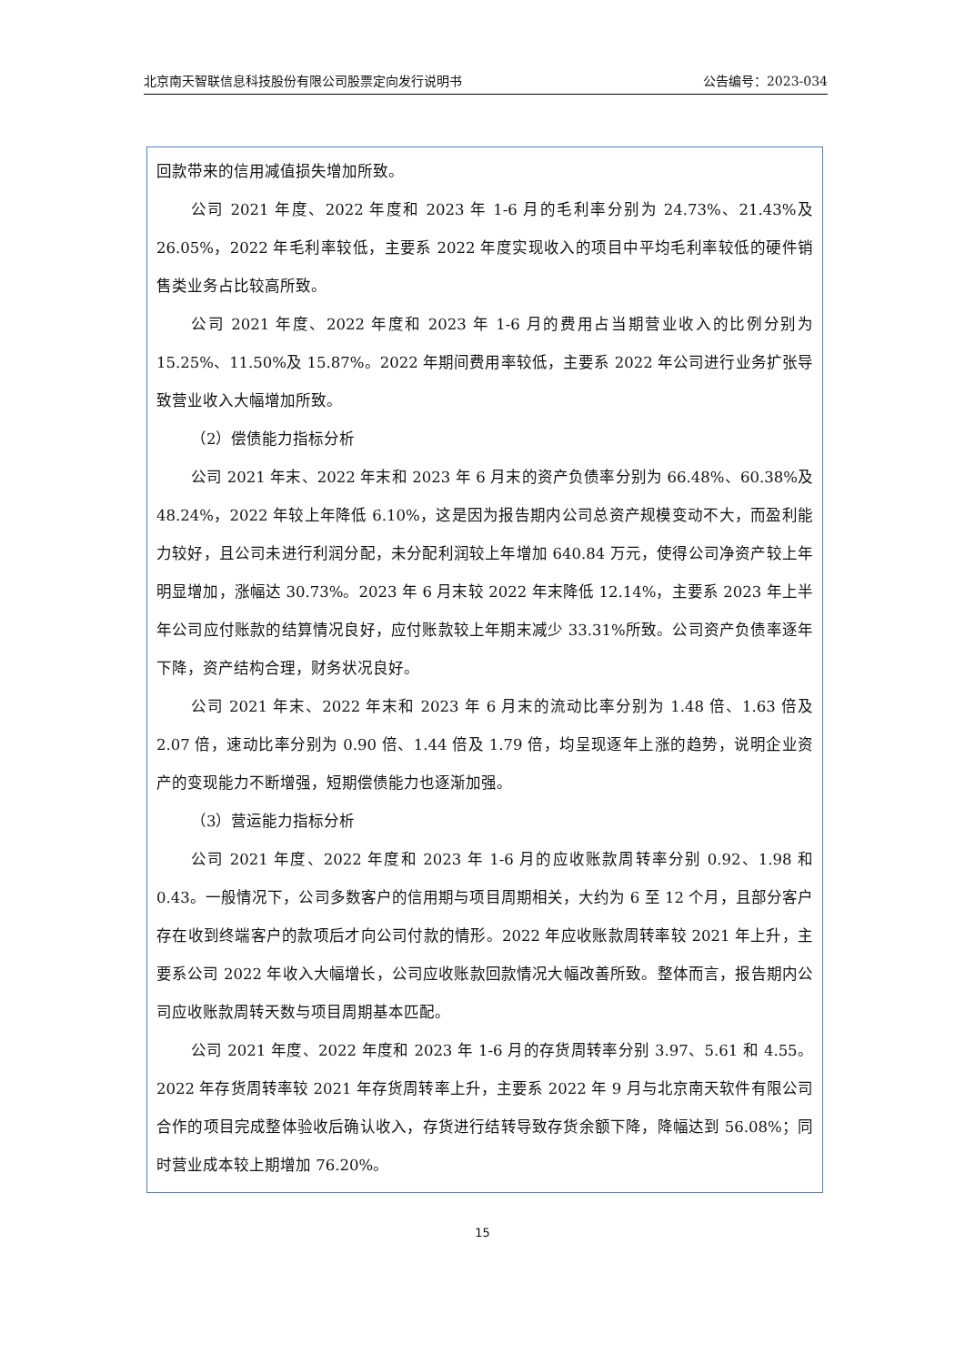北京南天智联信息科技股份有限公司股票定向发行说明书 公告编号：2023-034
回款带来的信用减值损失增加所致。
公司 2021 年度、2022 年度和 2023 年 1-6 月的毛利率分别为 24.73%、21.43%及 26.05%，2022 年毛利率较低，主要系 2022 年度实现收入的项目中平均毛利率较低的硬件销售类业务占比较高所致。
公司 2021 年度、2022 年度和 2023 年 1-6 月的费用占当期营业收入的比例分别为 15.25%、11.50%及 15.87%。2022 年期间费用率较低，主要系 2022 年公司进行业务扩张导致营业收入大幅增加所致。
（2）偿债能力指标分析
公司 2021 年末、2022 年末和 2023 年 6 月末的资产负债率分别为 66.48%、60.38%及 48.24%，2022 年较上年降低 6.10%，这是因为报告期内公司总资产规模变动不大，而盈利能力较好，且公司未进行利润分配，未分配利润较上年增加 640.84 万元，使得公司净资产较上年明显增加，涨幅达 30.73%。2023 年 6 月末较 2022 年末降低 12.14%，主要系 2023 年上半年公司应付账款的结算情况良好，应付账款较上年期末减少 33.31%所致。公司资产负债率逐年下降，资产结构合理，财务状况良好。
公司 2021 年末、2022 年末和 2023 年 6 月末的流动比率分别为 1.48 倍、1.63 倍及 2.07 倍，速动比率分别为 0.90 倍、1.44 倍及 1.79 倍，均呈现逐年上涨的趋势，说明企业资产的变现能力不断增强，短期偿债能力也逐渐加强。
（3）营运能力指标分析
公司 2021 年度、2022 年度和 2023 年 1-6 月的应收账款周转率分别 0.92、1.98 和 0.43。一般情况下，公司多数客户的信用期与项目周期相关，大约为 6 至 12 个月，且部分客户存在收到终端客户的款项后才向公司付款的情形。2022 年应收账款周转率较 2021 年上升，主要系公司 2022 年收入大幅增长，公司应收账款回款情况大幅改善所致。整体而言，报告期内公司应收账款周转天数与项目周期基本匹配。
公司 2021 年度、2022 年度和 2023 年 1-6 月的存货周转率分别 3.97、5.61 和 4.55。2022 年存货周转率较 2021 年存货周转率上升，主要系 2022 年 9 月与北京南天软件有限公司合作的项目完成整体验收后确认收入，存货进行结转导致存货余额下降，降幅达到 56.08%；同时营业成本较上期增加 76.20%。
15